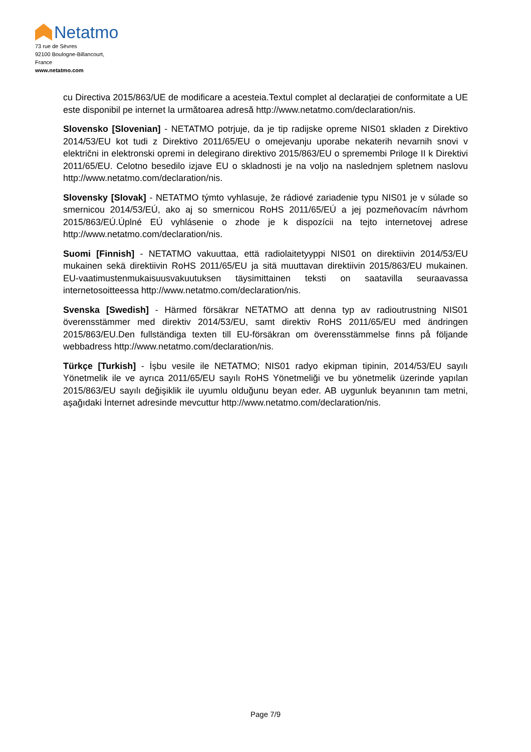Netatmo
73 rue de Sèvres
92100 Boulogne-Billancourt,
France
www.netatmo.com
cu Directiva 2015/863/UE de modificare a acesteia.Textul complet al declarației de conformitate a UE este disponibil pe internet la următoarea adresă http://www.netatmo.com/declaration/nis.
Slovensko [Slovenian] - NETATMO potrjuje, da je tip radijske opreme NIS01 skladen z Direktivo 2014/53/EU kot tudi z Direktivo 2011/65/EU o omejevanju uporabe nekaterih nevarnih snovi v električni in elektronski opremi in delegirano direktivo 2015/863/EU o spremembi Priloge II k Direktivi 2011/65/EU. Celotno besedilo izjave EU o skladnosti je na voljo na naslednjem spletnem naslovu http://www.netatmo.com/declaration/nis.
Slovensky [Slovak] - NETATMO týmto vyhlasuje, že rádiové zariadenie typu NIS01 je v súlade so smernicou 2014/53/EÚ, ako aj so smernicou RoHS 2011/65/EÚ a jej pozmeňovacím návrhom 2015/863/EÚ.Úplné EÚ vyhlásenie o zhode je k dispozícii na tejto internetovej adrese http://www.netatmo.com/declaration/nis.
Suomi [Finnish] - NETATMO vakuuttaa, että radiolaitetyyppi NIS01 on direktiivin 2014/53/EU mukainen sekä direktiivin RoHS 2011/65/EU ja sitä muuttavan direktiivin 2015/863/EU mukainen. EU-vaatimustenmukaisuusvakuutuksen täysimittainen teksti on saatavilla seuraavassa internetosoitteessa http://www.netatmo.com/declaration/nis.
Svenska [Swedish] - Härmed försäkrar NETATMO att denna typ av radioutrustning NIS01 överensstämmer med direktiv 2014/53/EU, samt direktiv RoHS 2011/65/EU med ändringen 2015/863/EU.Den fullständiga texten till EU-försäkran om överensstämmelse finns på följande webbadress http://www.netatmo.com/declaration/nis.
Türkçe [Turkish] - İşbu vesile ile NETATMO; NIS01 radyo ekipman tipinin, 2014/53/EU sayılı Yönetmelik ile ve ayrıca 2011/65/EU sayılı RoHS Yönetmeliği ve bu yönetmelik üzerinde yapılan 2015/863/EU sayılı değişiklik ile uyumlu olduğunu beyan eder. AB uygunluk beyanının tam metni, aşağıdaki İnternet adresinde mevcuttur http://www.netatmo.com/declaration/nis.
Page 7/9